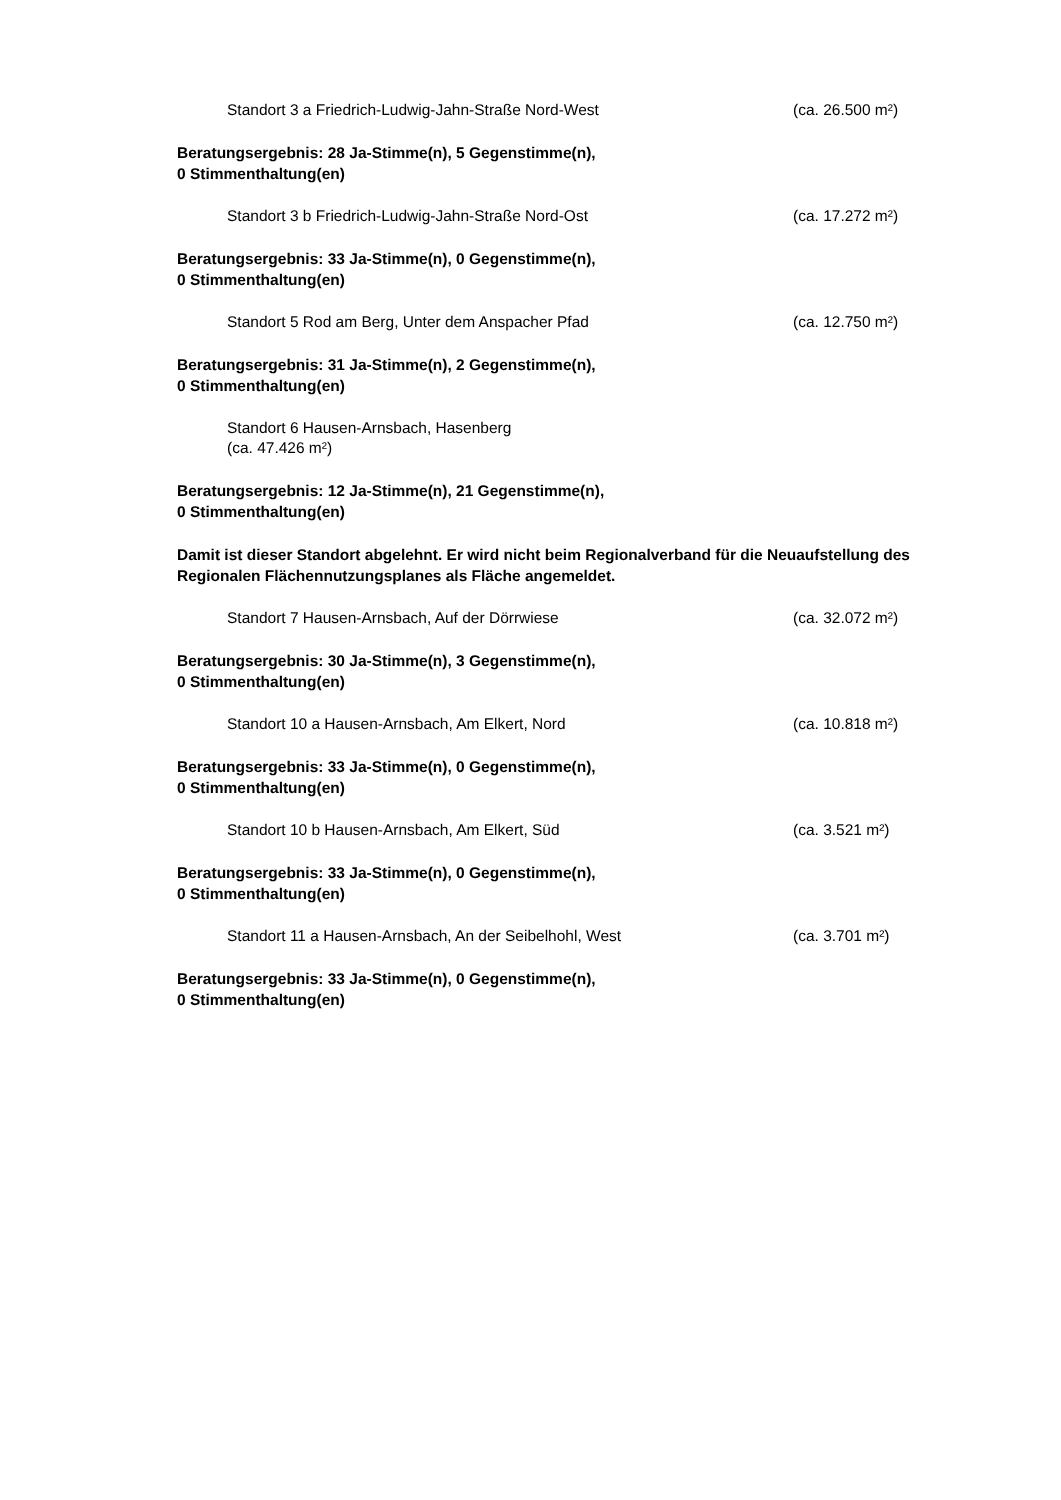Standort 3 a Friedrich-Ludwig-Jahn-Straße Nord-West (ca. 26.500 m²)
Beratungsergebnis: 28 Ja-Stimme(n), 5 Gegenstimme(n),
0 Stimmenthaltung(en)
Standort 3 b Friedrich-Ludwig-Jahn-Straße Nord-Ost (ca. 17.272 m²)
Beratungsergebnis: 33 Ja-Stimme(n), 0 Gegenstimme(n),
0 Stimmenthaltung(en)
Standort 5 Rod am Berg, Unter dem Anspacher Pfad (ca. 12.750 m²)
Beratungsergebnis: 31 Ja-Stimme(n), 2 Gegenstimme(n),
0 Stimmenthaltung(en)
Standort 6 Hausen-Arnsbach, Hasenberg
(ca. 47.426 m²)
Beratungsergebnis: 12 Ja-Stimme(n), 21 Gegenstimme(n),
0 Stimmenthaltung(en)
Damit ist dieser Standort abgelehnt. Er wird nicht beim Regionalverband für die Neuaufstellung des Regionalen Flächennutzungsplanes als Fläche angemeldet.
Standort 7 Hausen-Arnsbach, Auf der Dörrwiese (ca. 32.072 m²)
Beratungsergebnis: 30 Ja-Stimme(n), 3 Gegenstimme(n),
0 Stimmenthaltung(en)
Standort 10 a Hausen-Arnsbach, Am Elkert, Nord (ca. 10.818 m²)
Beratungsergebnis: 33 Ja-Stimme(n), 0 Gegenstimme(n),
0 Stimmenthaltung(en)
Standort 10 b Hausen-Arnsbach, Am Elkert, Süd (ca. 3.521 m²)
Beratungsergebnis: 33 Ja-Stimme(n), 0 Gegenstimme(n),
0 Stimmenthaltung(en)
Standort 11 a Hausen-Arnsbach, An der Seibelhohl, West (ca. 3.701 m²)
Beratungsergebnis: 33 Ja-Stimme(n), 0 Gegenstimme(n),
0 Stimmenthaltung(en)